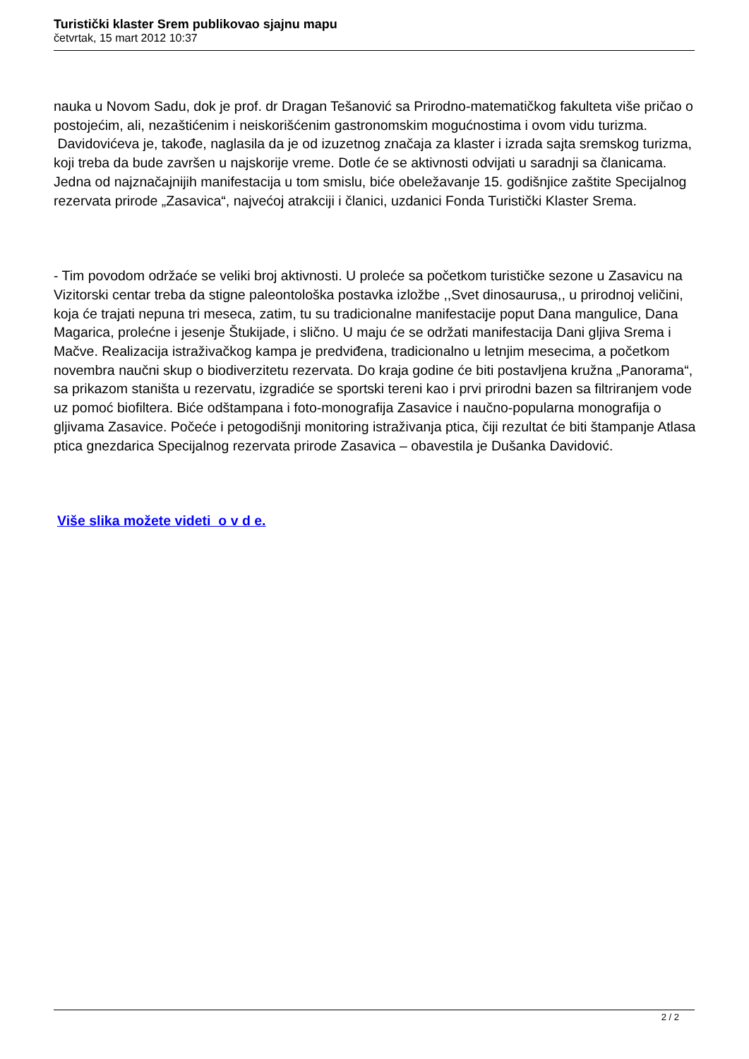Turistički klaster Srem publikovao sjajnu mapu
četvrtak, 15 mart 2012 10:37
nauka u Novom Sadu, dok je prof. dr Dragan Tešanović sa Prirodno-matematičkog fakulteta više pričao o postojećim, ali, nezaštićenim i neiskorišćenim gastronomskim mogućnostima i ovom vidu turizma.
Davidovićeva je, takođe, naglasila da je od izuzetnog značaja za klaster i izrada sajta sremskog turizma, koji treba da bude završen u najskorije vreme. Dotle će se aktivnosti odvijati u saradnji sa članicama. Jedna od najznačajnijih manifestacija u tom smislu, biće obeležavanje 15. godišnjice zaštite Specijalnog rezervata prirode „Zasavica“, najvećoj atrakciji i članici, uzdanici Fonda Turistički Klaster Srema.
- Tim povodom održaće se veliki broj aktivnosti. U proleće sa početkom turističke sezone u Zasavicu na Vizitorski centar treba da stigne paleontološka postavka izložbe ,,Svet dinosaurusa,, u prirodnoj veličini, koja će trajati nepuna tri meseca, zatim, tu su tradicionalne manifestacije poput Dana mangulice, Dana Magarica, prolećne i jesenje Štukijade, i slično. U maju će se održati manifestacija Dani gljiva Srema i Mačve. Realizacija istraživačkog kampa je predviđena, tradicionalno u letnjim mesecima, a početkom novembra naučni skup o biodiverzitetu rezervata. Do kraja godine će biti postavljena kružna „Panorama“, sa prikazom staništa u rezervatu, izgradiće se sportski tereni kao i prvi prirodni bazen sa filtriranjem vode uz pomoć biofiltera. Biće odštampana i foto-monografija Zasavice i naučno-popularna monografija o gljivama Zasavice. Počeće i petogodišnji monitoring istraživanja ptica, čiji rezultat će biti štampanje Atlasa ptica gnezdarica Specijalnog rezervata prirode Zasavica – obavestila je Dušanka Davidović.
Više slika možete videti o v d e.
2 / 2